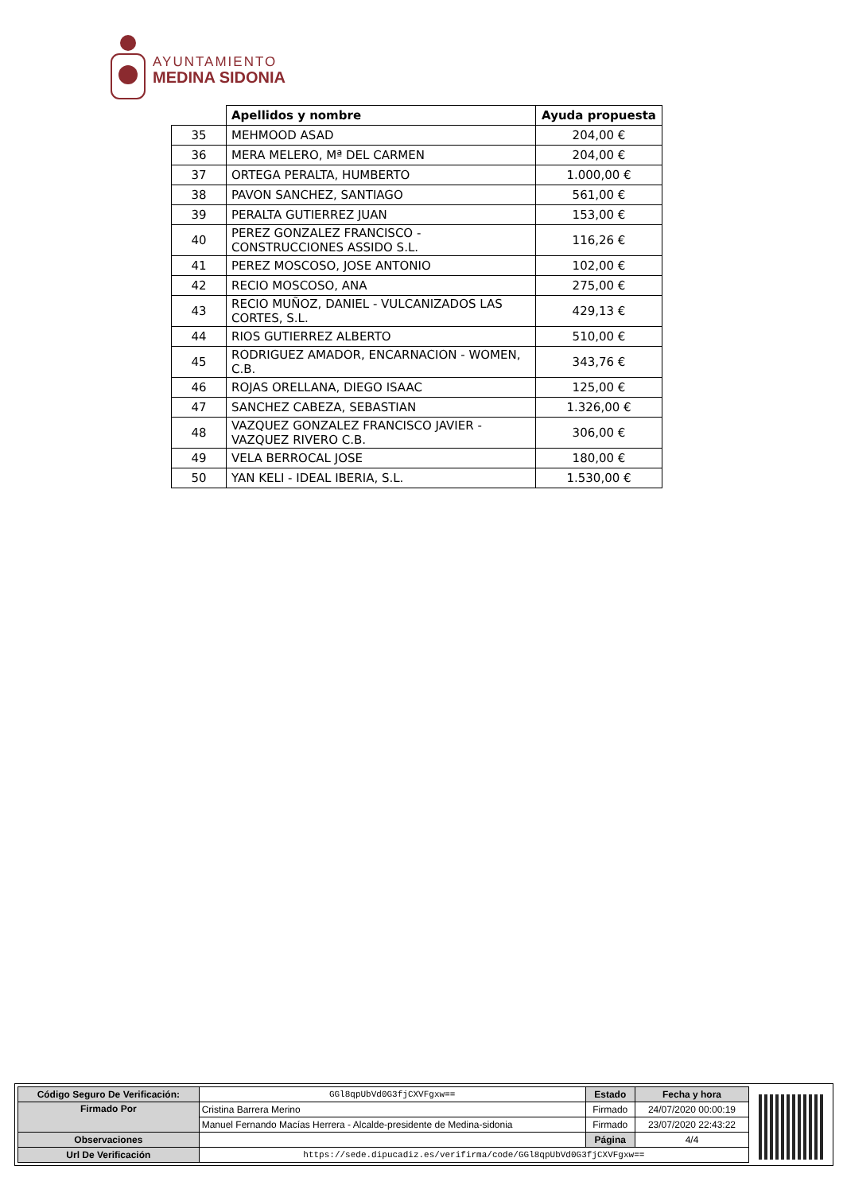AYUNTAMIENTO
MEDINA SIDONIA
| | Apellidos y nombre | Ayuda propuesta |
| --- | --- | --- |
| 35 | MEHMOOD ASAD | 204,00 € |
| 36 | MERA MELERO, Mª DEL CARMEN | 204,00 € |
| 37 | ORTEGA PERALTA, HUMBERTO | 1.000,00 € |
| 38 | PAVON SANCHEZ, SANTIAGO | 561,00 € |
| 39 | PERALTA GUTIERREZ JUAN | 153,00 € |
| 40 | PEREZ GONZALEZ FRANCISCO - CONSTRUCCIONES ASSIDO S.L. | 116,26 € |
| 41 | PEREZ MOSCOSO, JOSE ANTONIO | 102,00 € |
| 42 | RECIO MOSCOSO, ANA | 275,00 € |
| 43 | RECIO MUÑOZ, DANIEL - VULCANIZADOS LAS CORTES, S.L. | 429,13 € |
| 44 | RIOS GUTIERREZ ALBERTO | 510,00 € |
| 45 | RODRIGUEZ AMADOR, ENCARNACION - WOMEN, C.B. | 343,76 € |
| 46 | ROJAS ORELLANA, DIEGO ISAAC | 125,00 € |
| 47 | SANCHEZ CABEZA, SEBASTIAN | 1.326,00 € |
| 48 | VAZQUEZ GONZALEZ FRANCISCO JAVIER - VAZQUEZ RIVERO C.B. | 306,00 € |
| 49 | VELA BERROCAL JOSE | 180,00 € |
| 50 | YAN KELI - IDEAL IBERIA, S.L. | 1.530,00 € |
| Código Seguro De Verificación: | GGl8qpUbVd0G3fjCXVFgxw== | Estado | Fecha y hora |
| Firmado Por | Cristina Barrera Merino | Firmado | 24/07/2020 00:00:19 |
| | Manuel Fernando Macías Herrera - Alcalde-presidente de Medina-sidonia | Firmado | 23/07/2020 22:43:22 |
| Observaciones | | Página | 4/4 |
| Url De Verificación | https://sede.dipucadiz.es/verifirma/code/GGl8qpUbVd0G3fjCXVFgxw== | | |